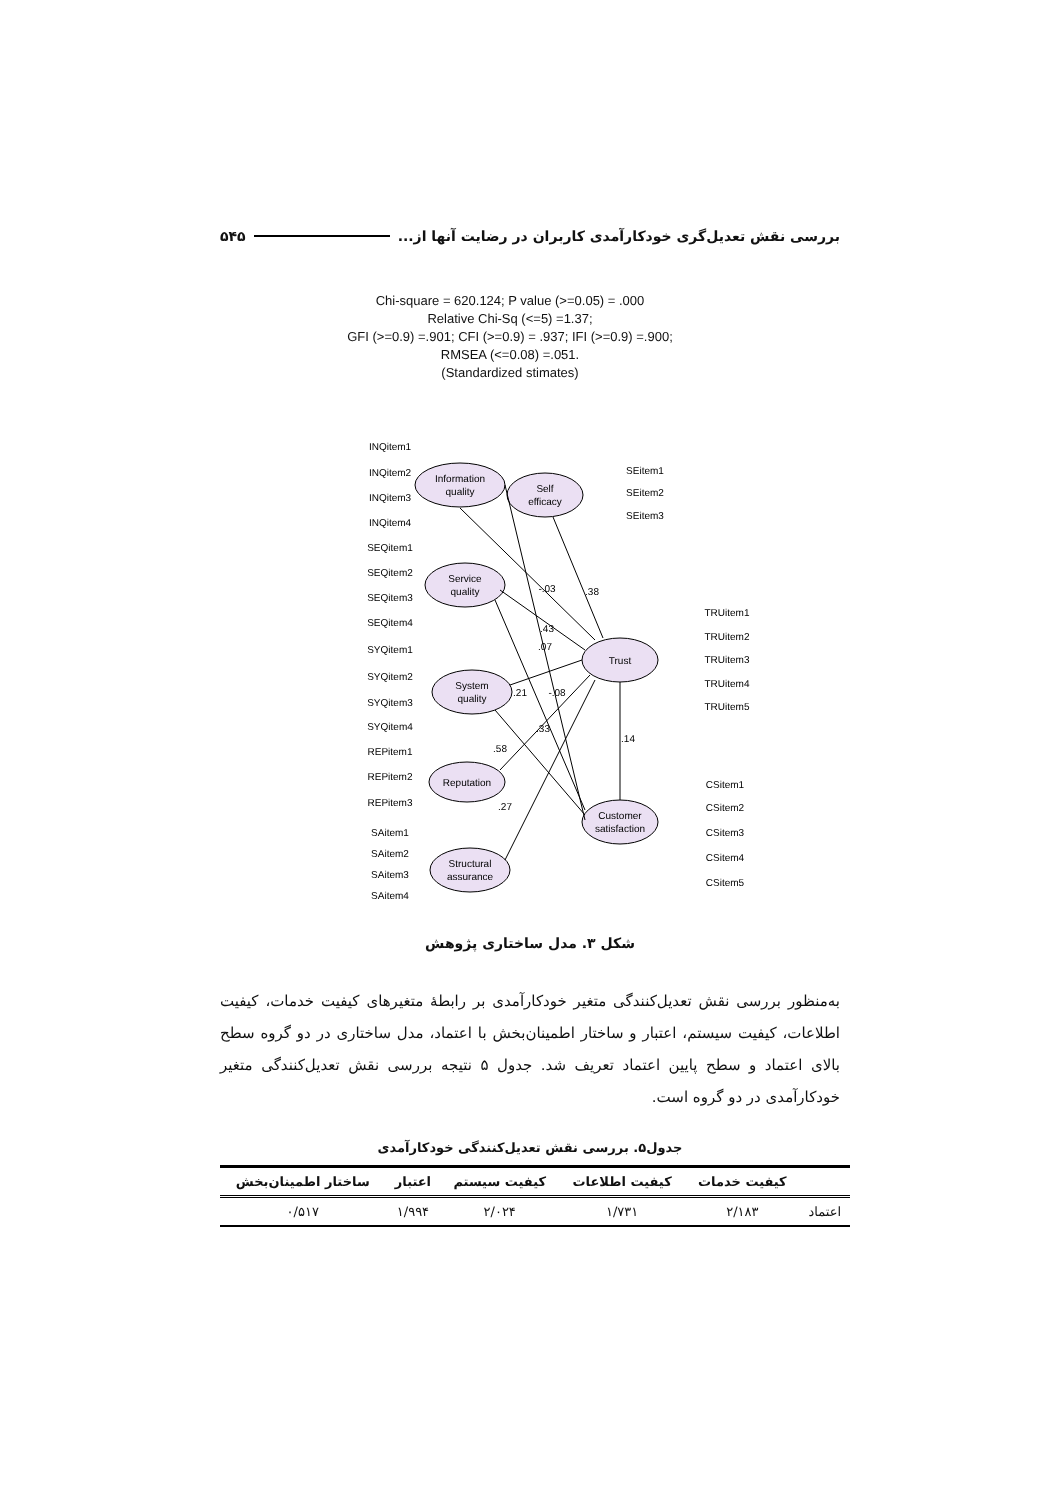بررسی نقش تعدیل‌گری خودکارآمدی کاربران در رضایت آنها از... ۵۴۵
Chi-square = 620.124; P value (>=0.05) = .000
Relative Chi-Sq (<=5) =1.37;
GFI (>=0.9) =.901; CFI (>=0.9) = .937; IFI (>=0.9) =.900;
RMSEA (<=0.08) =.051.
(Standardized stimates)
Information
quality
Self
efficacy
Service
quality
System
quality
Reputation
Structural
assurance
Trust
Customer
satisfaction
INQitem1
INQitem2
INQitem3
INQitem4
SEQitem1
SEQitem2
SEQitem3
SEQitem4
SYQitem1
SYQitem2
SYQitem3
SYQitem4
REPitem1
REPitem2
REPitem3
SAitem1
SAitem2
SAitem3
SAitem4
SEitem1
SEitem2
SEitem3
TRUitem1
TRUitem2
TRUitem3
TRUitem4
TRUitem5
CSitem1
CSitem2
CSitem3
CSitem4
CSitem5
-.03
.38
.43
.07
.21
-.08
.33
.58
.27
.14
شکل ۳. مدل ساختاری پژوهش
به‌منظور بررسی نقش تعدیل‌کنندگی متغیر خودکارآمدی بر رابطۀ متغیرهای کیفیت خدمات، کیفیت اطلاعات، کیفیت سیستم، اعتبار و ساختار اطمینان‌بخش با اعتماد، مدل ساختاری در دو گروه سطح بالای اعتماد و سطح پایین اعتماد تعریف شد. جدول ۵ نتیجه بررسی نقش تعدیل‌کنندگی متغیر خودکارآمدی در دو گروه است.
جدول۵. بررسی نقش تعدیل‌کنندگی خودکارآمدی
| | کیفیت خدمات | کیفیت اطلاعات | کیفیت سیستم | اعتبار | ساختار اطمینان‌بخش |
| --- | --- | --- | --- | --- | --- |
| اعتماد | ۲/۱۸۳ | ۱/۷۳۱ | ۲/۰۲۴ | ۱/۹۹۴ | ۰/۵۱۷ |